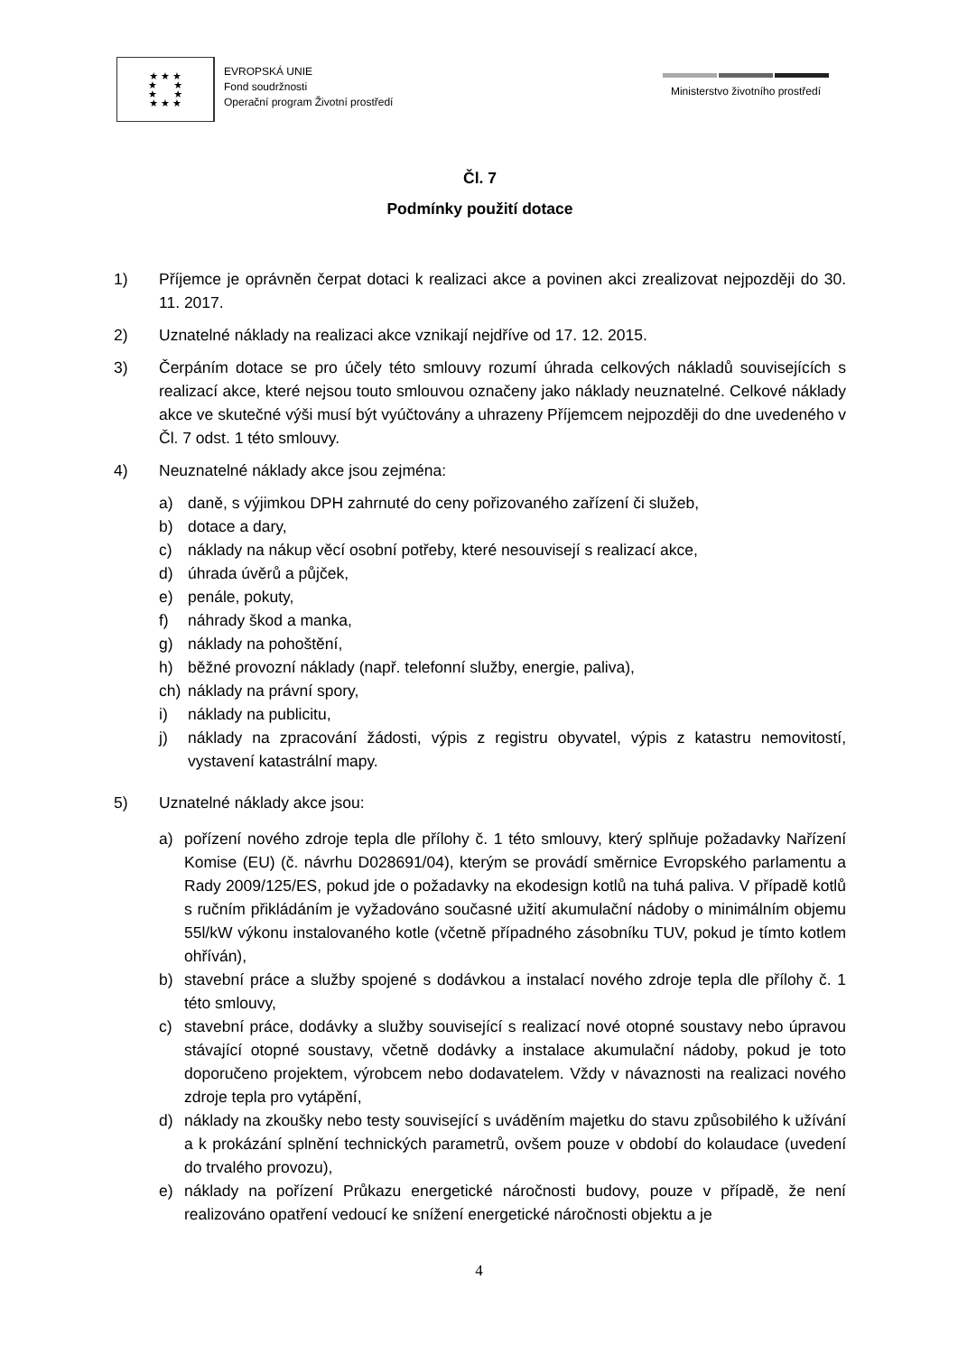★ ★ ★
★ ★
★ ★
★ ★ ★
EVROPSKÁ UNIE
Fond soudržnosti
Operační program Životní prostředí
Ministerstvo životního prostředí
Čl. 7
Podmínky použití dotace
1) Příjemce je oprávněn čerpat dotaci k realizaci akce a povinen akci zrealizovat nejpozději do 30. 11. 2017.
2) Uznatelné náklady na realizaci akce vznikají nejdříve od 17. 12. 2015.
3) Čerpáním dotace se pro účely této smlouvy rozumí úhrada celkových nákladů souvisejících s realizací akce, které nejsou touto smlouvou označeny jako náklady neuznatelné. Celkové náklady akce ve skutečné výši musí být vyúčtovány a uhrazeny Příjemcem nejpozději do dne uvedeného v Čl. 7 odst. 1 této smlouvy.
4) Neuznatelné náklady akce jsou zejména:
a) daně, s výjimkou DPH zahrnuté do ceny pořizovaného zařízení či služeb,
b) dotace a dary,
c) náklady na nákup věcí osobní potřeby, které nesouvisejí s realizací akce,
d) úhrada úvěrů a půjček,
e) penále, pokuty,
f) náhrady škod a manka,
g) náklady na pohoštění,
h) běžné provozní náklady (např. telefonní služby, energie, paliva),
ch) náklady na právní spory,
i) náklady na publicitu,
j) náklady na zpracování žádosti, výpis z registru obyvatel, výpis z katastru nemovitostí, vystavení katastrální mapy.
5) Uznatelné náklady akce jsou:
a) pořízení nového zdroje tepla dle přílohy č. 1 této smlouvy, který splňuje požadavky Nařízení Komise (EU) (č. návrhu D028691/04), kterým se provádí směrnice Evropského parlamentu a Rady 2009/125/ES, pokud jde o požadavky na ekodesign kotlů na tuhá paliva. V případě kotlů s ručním přikládáním je vyžadováno současné užití akumulační nádoby o minimálním objemu 55l/kW výkonu instalovaného kotle (včetně případného zásobníku TUV, pokud je tímto kotlem ohříván),
b) stavební práce a služby spojené s dodávkou a instalací nového zdroje tepla dle přílohy č. 1 této smlouvy,
c) stavební práce, dodávky a služby související s realizací nové otopné soustavy nebo úpravou stávající otopné soustavy, včetně dodávky a instalace akumulační nádoby, pokud je toto doporučeno projektem, výrobcem nebo dodavatelem. Vždy v návaznosti na realizaci nového zdroje tepla pro vytápění,
d) náklady na zkoušky nebo testy související s uváděním majetku do stavu způsobilého k užívání a k prokázání splnění technických parametrů, ovšem pouze v období do kolaudace (uvedení do trvalého provozu),
e) náklady na pořízení Průkazu energetické náročnosti budovy, pouze v případě, že není realizováno opatření vedoucí ke snížení energetické náročnosti objektu a je
4